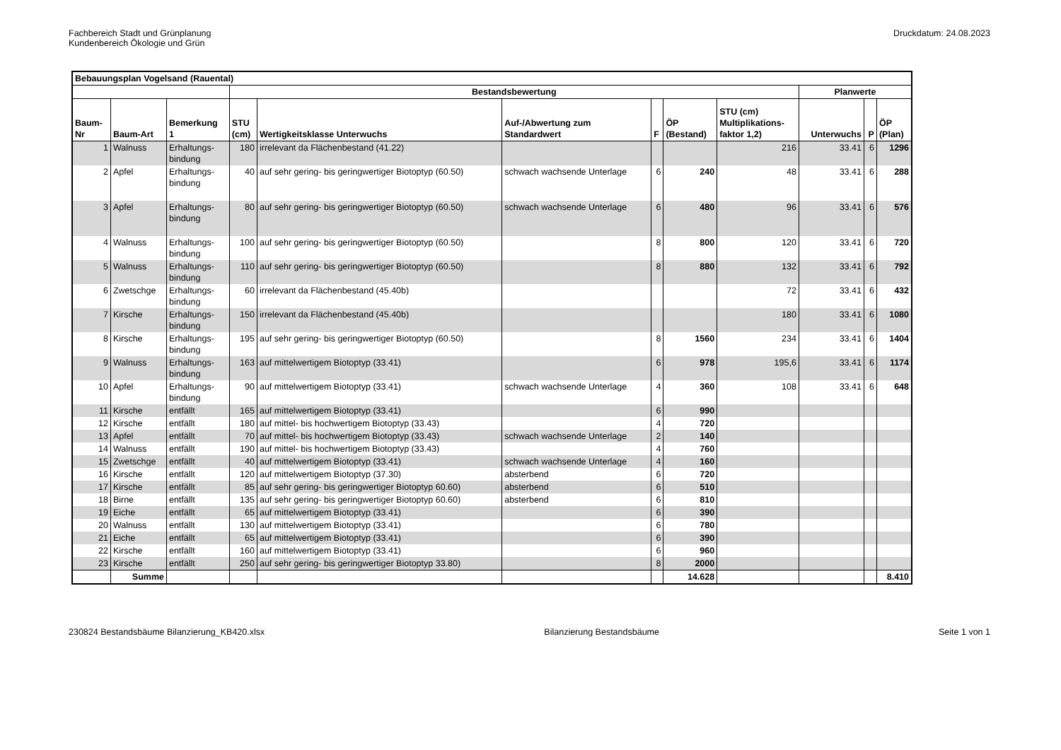Fachbereich Stadt und Grünplanung
Kundenbereich Ökologie und Grün
Druckdatum: 24.08.2023
| Bebauungsplan Vogelsand (Rauental) | | | | | | | | | | | |
| --- | --- | --- | --- | --- | --- | --- | --- | --- | --- | --- | --- |
| | | | Bestandsbewertung | | | | | | Planwerte | | |
| Baum- Nr | Baum-Art | Bemerkung 1 | STU (cm) | Wertigkeitsklasse Unterwuchs | Auf-/Abwertung zum Standardwert | F | ÖP (Bestand) | STU (cm) Multiplikations- faktor 1,2) | Unterwuchs | P | ÖP (Plan) |
| 1 | Walnuss | Erhaltungs- bindung | 180 | irrelevant da Flächenbestand (41.22) | | | | 216 | 33.41 | 6 | 1296 |
| 2 | Apfel | Erhaltungs- bindung | 40 | auf sehr gering- bis geringwertiger Biotoptyp (60.50) | schwach wachsende Unterlage | 6 | 240 | 48 | 33.41 | 6 | 288 |
| 3 | Apfel | Erhaltungs- bindung | 80 | auf sehr gering- bis geringwertiger Biotoptyp (60.50) | schwach wachsende Unterlage | 6 | 480 | 96 | 33.41 | 6 | 576 |
| 4 | Walnuss | Erhaltungs- bindung | 100 | auf sehr gering- bis geringwertiger Biotoptyp (60.50) | | 8 | 800 | 120 | 33.41 | 6 | 720 |
| 5 | Walnuss | Erhaltungs- bindung | 110 | auf sehr gering- bis geringwertiger Biotoptyp (60.50) | | 8 | 880 | 132 | 33.41 | 6 | 792 |
| 6 | Zwetschge | Erhaltungs- bindung | 60 | irrelevant da Flächenbestand (45.40b) | | | | 72 | 33.41 | 6 | 432 |
| 7 | Kirsche | Erhaltungs- bindung | 150 | irrelevant da Flächenbestand (45.40b) | | | | 180 | 33.41 | 6 | 1080 |
| 8 | Kirsche | Erhaltungs- bindung | 195 | auf sehr gering- bis geringwertiger Biotoptyp (60.50) | | 8 | 1560 | 234 | 33.41 | 6 | 1404 |
| 9 | Walnuss | Erhaltungs- bindung | 163 | auf mittelwertigem Biotoptyp (33.41) | | 6 | 978 | 195,6 | 33.41 | 6 | 1174 |
| 10 | Apfel | Erhaltungs- bindung | 90 | auf mittelwertigem Biotoptyp (33.41) | schwach wachsende Unterlage | 4 | 360 | 108 | 33.41 | 6 | 648 |
| 11 | Kirsche | entfällt | 165 | auf mittelwertigem Biotoptyp (33.41) | | 6 | 990 | | | | |
| 12 | Kirsche | entfällt | 180 | auf mittel- bis hochwertigem Biotoptyp (33.43) | | 4 | 720 | | | | |
| 13 | Apfel | entfällt | 70 | auf mittel- bis hochwertigem Biotoptyp (33.43) | schwach wachsende Unterlage | 2 | 140 | | | | |
| 14 | Walnuss | entfällt | 190 | auf mittel- bis hochwertigem Biotoptyp (33.43) | | 4 | 760 | | | | |
| 15 | Zwetschge | entfällt | 40 | auf mittelwertigem Biotoptyp (33.41) | schwach wachsende Unterlage | 4 | 160 | | | | |
| 16 | Kirsche | entfällt | 120 | auf mittelwertigem Biotoptyp (37.30) | absterbend | 6 | 720 | | | | |
| 17 | Kirsche | entfällt | 85 | auf sehr gering- bis geringwertiger Biotoptyp 60.60) | absterbend | 6 | 510 | | | | |
| 18 | Birne | entfällt | 135 | auf sehr gering- bis geringwertiger Biotoptyp 60.60) | absterbend | 6 | 810 | | | | |
| 19 | Eiche | entfällt | 65 | auf mittelwertigem Biotoptyp (33.41) | | 6 | 390 | | | | |
| 20 | Walnuss | entfällt | 130 | auf mittelwertigem Biotoptyp (33.41) | | 6 | 780 | | | | |
| 21 | Eiche | entfällt | 65 | auf mittelwertigem Biotoptyp (33.41) | | 6 | 390 | | | | |
| 22 | Kirsche | entfällt | 160 | auf mittelwertigem Biotoptyp (33.41) | | 6 | 960 | | | | |
| 23 | Kirsche | entfällt | 250 | auf sehr gering- bis geringwertiger Biotoptyp 33.80) | | 8 | 2000 | | | | |
| | Summe | | | | | | 14.628 | | | | 8.410 |
230824 Bestandsbäume Bilanzierung_KB420.xlsx
Bilanzierung Bestandsbäume Seite 1 von 1